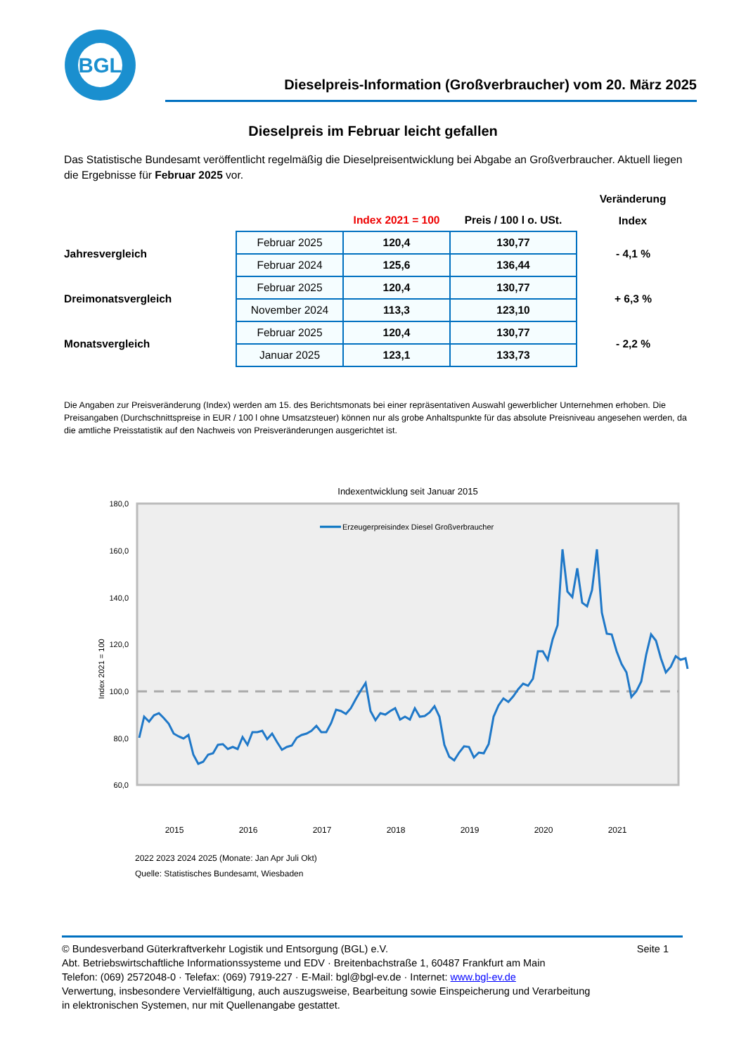BGL
Dieselpreis-Information (Großverbraucher) vom 20. März 2025
Dieselpreis im Februar leicht gefallen
Das Statistische Bundesamt veröffentlicht regelmäßig die Dieselpreisentwicklung bei Abgabe an Großverbraucher. Aktuell liegen die Ergebnisse für Februar 2025 vor.
| | | | | Veränderung |
| | | Index 2021 = 100 | Preis / 100 l o. USt. | Index |
| Jahresvergleich | Februar 2025 | 120,4 | 130,77 | - 4,1 % |
| | Februar 2024 | 125,6 | 136,44 | |
| Dreimonatsvergleich | Februar 2025 | 120,4 | 130,77 | + 6,3 % |
| | November 2024 | 113,3 | 123,10 | |
| Monatsvergleich | Februar 2025 | 120,4 | 130,77 | - 2,2 % |
| | Januar 2025 | 123,1 | 133,73 | |
Die Angaben zur Preisveränderung (Index) werden am 15. des Berichtsmonats bei einer repräsentativen Auswahl gewerblicher Unternehmen erhoben. Die Preisangaben (Durchschnittspreise in EUR / 100 l ohne Umsatzsteuer) können nur als grobe Anhaltspunkte für das absolute Preisniveau angesehen werden, da die amtliche Preisstatistik auf den Nachweis von Preisveränderungen ausgerichtet ist.
Indexentwicklung seit Januar 2015
180,0
160,0
140,0
120,0
100,0
80,0
60,0
Index 2021 = 100
Erzeugerpreisindex Diesel Großverbraucher
2015
2016
2017
2018
2019
2020
2021
2022 2023 2024 2025 (Monate: Jan Apr Juli Okt)
Quelle: Statistisches Bundesamt, Wiesbaden
Seite 1 © Bundesverband Güterkraftverkehr Logistik und Entsorgung (BGL) e.V.
Abt. Betriebswirtschaftliche Informationssysteme und EDV · Breitenbachstraße 1, 60487 Frankfurt am Main
Telefon: (069) 2572048-0 · Telefax: (069) 7919-227 · E-Mail: bgl@bgl-ev.de · Internet: www.bgl-ev.de
Verwertung, insbesondere Vervielfältigung, auch auszugsweise, Bearbeitung sowie Einspeicherung und Verarbeitung
in elektronischen Systemen, nur mit Quellenangabe gestattet.